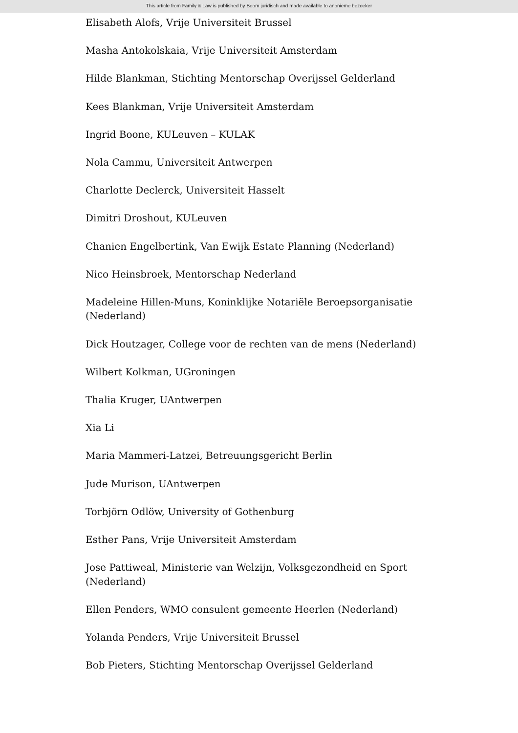This article from Family & Law is published by Boom juridisch and made available to anonieme bezoeker
Elisabeth Alofs, Vrije Universiteit Brussel
Masha Antokolskaia, Vrije Universiteit Amsterdam
Hilde Blankman, Stichting Mentorschap Overijssel Gelderland
Kees Blankman, Vrije Universiteit Amsterdam
Ingrid Boone, KULeuven – KULAK
Nola Cammu, Universiteit Antwerpen
Charlotte Declerck, Universiteit Hasselt
Dimitri Droshout, KULeuven
Chanien Engelbertink, Van Ewijk Estate Planning (Nederland)
Nico Heinsbroek, Mentorschap Nederland
Madeleine Hillen-Muns, Koninklijke Notariële Beroepsorganisatie (Nederland)
Dick Houtzager, College voor de rechten van de mens (Nederland)
Wilbert Kolkman, UGroningen
Thalia Kruger, UAntwerpen
Xia Li
Maria Mammeri-Latzei, Betreuungsgericht Berlin
Jude Murison, UAntwerpen
Torbjörn Odlöw, University of Gothenburg
Esther Pans, Vrije Universiteit Amsterdam
Jose Pattiweal, Ministerie van Welzijn, Volksgezondheid en Sport (Nederland)
Ellen Penders, WMO consulent gemeente Heerlen (Nederland)
Yolanda Penders, Vrije Universiteit Brussel
Bob Pieters, Stichting Mentorschap Overijssel Gelderland